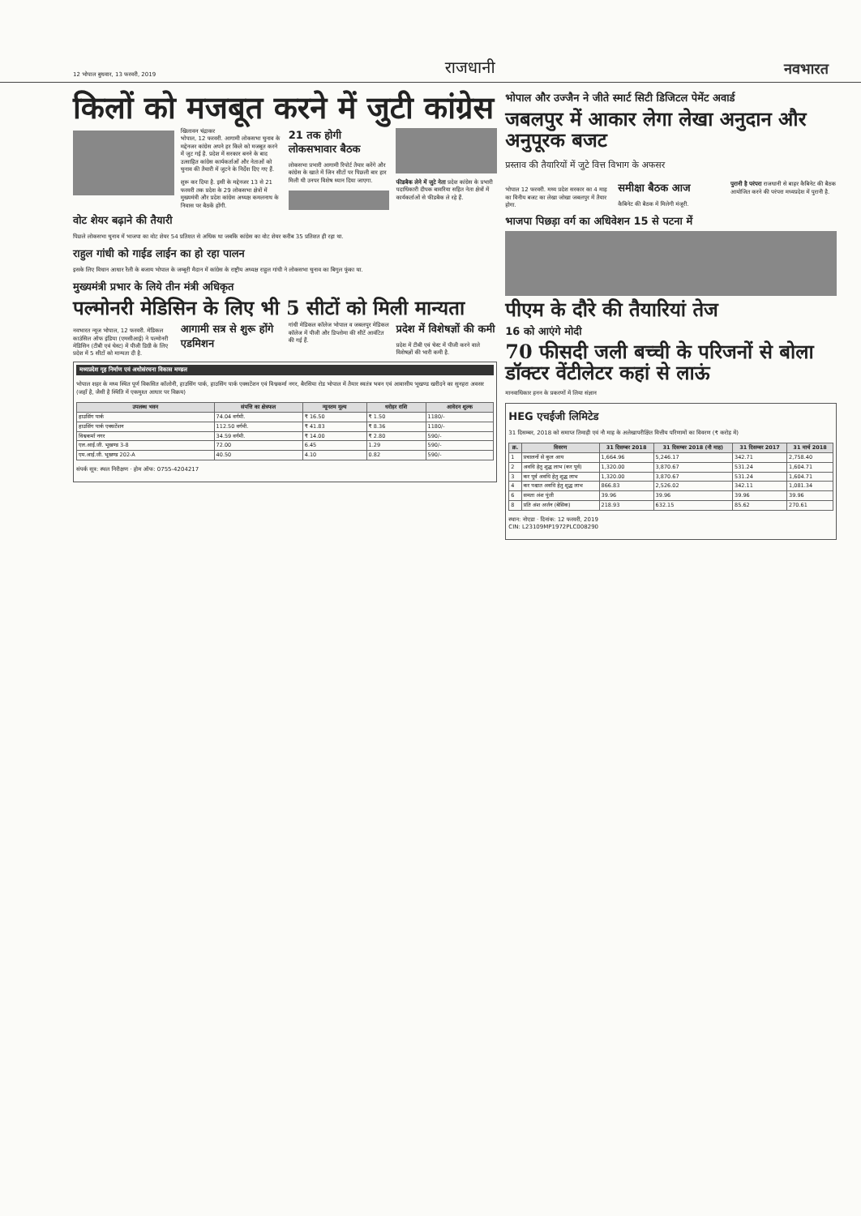12 भोपाल बुधवार, 13 फरवरी, 2019 राजधानी नवभारत
किलों को मजबूत करने में जुटी कांग्रेस
खिलावन चंद्राकर
भोपाल, 12 फरवरी. आगामी लोकसभा चुनाव के मद्देनजर कांग्रेस अपने हर किले को मजबूत करने में जुट गई है. प्रदेश में सरकार बनने के बाद उत्साहित कांग्रेस कार्यकर्ताओं और नेताओं को चुनाव की तैयारी में जुटने के निर्देश दिए गए हैं.
शुरू कर दिया है. इसी के मद्देनजर 13 से 21 फरवरी तक प्रदेश के 29 लोकसभा क्षेत्रों में मुख्यमंत्री और प्रदेश कांग्रेस अध्यक्ष कमलनाथ के निवास पर बैठकें होंगी.
21 तक होगी लोकसभावार बैठक
लोकसभा प्रभारी आगामी रिपोर्ट तैयार करेंगे और कांग्रेस के खाते में जिन सीटों पर पिछली बार हार मिली थी उनपर विशेष ध्यान दिया जाएगा.
फीडबैक लेने में जुटे नेता प्रदेश कांग्रेस के प्रभारी पदाधिकारी दीपक बावरिया सहित नेता क्षेत्रों में कार्यकर्ताओं से फीडबैक ले रहे हैं.
वोट शेयर बढ़ाने की तैयारी
पिछले लोकसभा चुनाव में भाजपा का वोट शेयर 54 प्रतिशत से अधिक था जबकि कांग्रेस का वोट शेयर करीब 35 प्रतिशत ही रहा था.
राहुल गांधी को गाईड लाईन का हो रहा पालन
इसके लिए विधान आधार रैली के बजाय भोपाल के जम्बूरी मैदान में कांग्रेस के राष्ट्रीय अध्यक्ष राहुल गांधी ने लोकसभा चुनाव का बिगुल फूंका था.
मुख्यमंत्री प्रभार के लिये तीन मंत्री अधिकृत
पल्मोनरी मेडिसिन के लिए भी 5 सीटों को मिली मान्यता
नवभारत न्यूज भोपाल, 12 फरवरी. मेडिकल काउंसिल ऑफ इंडिया (एमसीआई) ने पल्मोनरी मेडिसिन (टीबी एवं चेस्ट) में पीजी डिग्री के लिए प्रदेश में 5 सीटों को मान्यता दी है.
आगामी सत्र से शुरू होंगे एडमिशन
गांधी मेडिकल कॉलेज भोपाल व जबलपुर मेडिकल कॉलेज में पीजी और डिप्लोमा की सीटें आवंटित की गई हैं.
प्रदेश में विशेषज्ञों की कमी
प्रदेश में टीबी एवं चेस्ट में पीजी करने वाले विशेषज्ञों की भारी कमी है.
मध्यप्रदेश गृह निर्माण एवं अधोसंरचना विकास मण्डल
भोपाल शहर के मध्य स्थित पूर्ण विकसित कॉलोनी, हाउसिंग पार्क, हाउसिंग पार्क एक्सटेंशन एवं विश्वकर्मा नगर, बैरसिया रोड भोपाल में तैयार स्वतंत्र भवन एवं आवासीय भूखण्ड खरीदने का सुनहरा अवसर
(जहाँ है, जैसी है स्थिति में एकमुश्त आधार पर विक्रय)
| उपलब्ध भवन | संपत्ति का क्षेत्रफल | न्यूनतम मूल्य | धरोहर राशि | आवेदन शुल्क |
| --- | --- | --- | --- | --- |
| हाउसिंग पार्क | 74.04 वर्गमी. | ₹ 16.50 | ₹ 1.50 | 1180/- |
| हाउसिंग पार्क एक्सटेंशन | 112.50 वर्गमी. | ₹ 41.83 | ₹ 8.36 | 1180/- |
| विश्वकर्मा नगर | 34.59 वर्गमी. | ₹ 14.00 | ₹ 2.80 | 590/- |
| एल.आई.जी. भूखण्ड 3-8 | 72.00 | 6.45 | 1.29 | 590/- |
| एम.आई.जी. भूखण्ड 202-A | 40.50 | 4.10 | 0.82 | 590/- |
संपर्क सूत्र: स्थल निरीक्षण · होम ऑफ: 0755-4204217
भोपाल और उज्जैन ने जीते स्मार्ट सिटी डिजिटल पेमेंट अवार्ड
जबलपुर में आकार लेगा लेखा अनुदान और अनुपूरक बजट
प्रस्ताव की तैयारियों में जुटे वित्त विभाग के अफसर
भोपाल 12 फरवरी. मध्य प्रदेश सरकार का 4 माह का विनीय बजट का लेखा जोखा जबलपुर में तैयार होगा.
समीक्षा बैठक आज
कैबिनेट की बैठक में मिलेगी मंजूरी.
पुरानी है परंपरा राजधानी से बाहर कैबिनेट की बैठक आयोजित करने की परंपरा मध्यप्रदेश में पुरानी है.
भाजपा पिछड़ा वर्ग का अधिवेशन 15 से पटना में
पीएम के दौरे की तैयारियां तेज
16 को आएंगे मोदी
70 फीसदी जली बच्ची के परिजनों से बोला डॉक्टर वेंटीलेटर कहां से लाऊं
मानवाधिकार हनन के प्रकरणों में लिया संज्ञान
HEG एचईजी लिमिटेड
31 दिसम्बर, 2018 को समाप्त तिमाही एवं नौ माह के अलेखापरीक्षित वित्तीय परिणामों का विवरण (₹ करोड़ में)
| क्र. | विवरण | 31 दिसम्बर 2018 | 31 दिसम्बर 2018 (नौ माह) | 31 दिसम्बर 2017 | 31 मार्च 2018 |
| --- | --- | --- | --- | --- | --- |
| 1 | प्रचालनों से कुल आय | 1,664.96 | 5,246.17 | 342.71 | 2,758.40 |
| 2 | अवधि हेतु शुद्ध लाभ (कर पूर्व) | 1,320.00 | 3,870.67 | 531.24 | 1,604.71 |
| 3 | कर पूर्व अवधि हेतु शुद्ध लाभ | 1,320.00 | 3,870.67 | 531.24 | 1,604.71 |
| 4 | कर पश्चात अवधि हेतु शुद्ध लाभ | 866.83 | 2,526.02 | 342.11 | 1,081.34 |
| 6 | समता अंश पूंजी | 39.96 | 39.96 | 39.96 | 39.96 |
| 8 | प्रति अंश अर्जन (बेसिक) | 218.93 | 632.15 | 85.62 | 270.61 |
स्थान: नोएडा · दिनांक: 12 फरवरी, 2019
CIN: L23109MP1972PLC008290